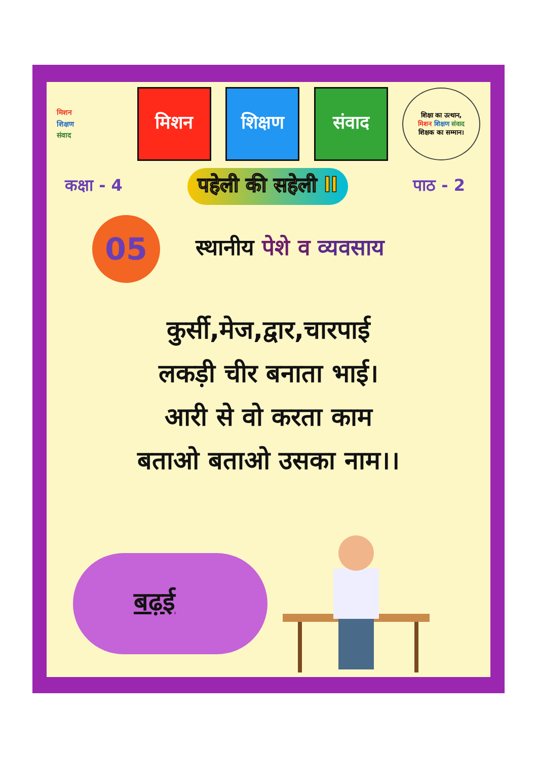मिशन
शिक्षण
संवाद
मिशन शिक्षण संवाद
शिक्षा का उत्थान,
मिशन शिक्षण संवाद
शिक्षक का सम्मान।
कक्षा - 4 पहेली की सहेली ll पाठ - 2
05
स्थानीय पेशे व व्यवसाय
कुर्सी,मेज,द्वार,चारपाई
लकड़ी चीर बनाता भाई।
आरी से वो करता काम
बताओ बताओ उसका नाम।।
बढ़ई